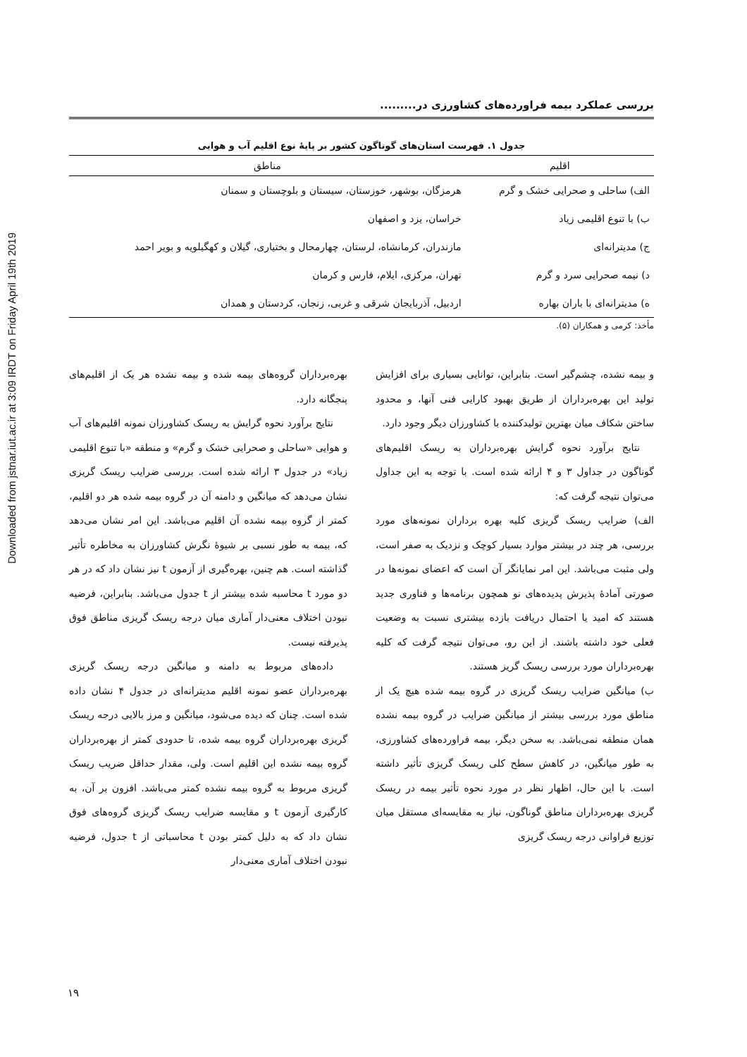Downloaded from jstnar.iut.ac.ir at 3:09 IRDT on Friday April 19th 2019
بررسی عملکرد بیمه فراورده‌های کشاورزی در.........
جدول ۱. فهرست استان‌های گوناگون کشور بر پایهٔ نوع اقلیم آب و هوایی
| اقلیم | مناطق |
| --- | --- |
| الف) ساحلی و صحرایی خشک و گرم | هرمزگان، بوشهر، خوزستان، سیستان و بلوچستان و سمنان |
| ب) با تنوع اقلیمی زیاد | خراسان، یزد و اصفهان |
| ج) مدیترانه‌ای | مازندران، کرمانشاه، لرستان، چهارمحال و بختیاری، گیلان و کهگیلویه و بویر احمد |
| د) نیمه صحرایی سرد و گرم | تهران، مرکزی، ایلام، فارس و کرمان |
| ه) مدیترانه‌ای با باران بهاره | اردبیل، آذربایجان شرقی و غربی، زنجان، کردستان و همدان |
مأخذ: کرمی و همکاران (۵).
و بیمه نشده، چشم‌گیر است. بنابراین، توانایی بسیاری برای افزایش تولید این بهره‌برداران از طریق بهبود کارایی فنی آنها، و محدود ساختن شکاف میان بهترین تولیدکننده با کشاورزان دیگر وجود دارد.
نتایج برآورد نحوه گرایش بهره‌برداران به ریسک اقلیم‌های گوناگون در جداول ۳ و ۴ ارائه شده است. با توجه به این جداول می‌توان نتیجه گرفت که:
الف) ضرایب ریسک گریزی کلیه بهره برداران نمونه‌های مورد بررسی، هر چند در بیشتر موارد بسیار کوچک و نزدیک به صفر است، ولی مثبت می‌باشد. این امر نمایانگر آن است که اعضای نمونه‌ها در صورتی آمادهٔ پذیرش پدیده‌های نو همچون برنامه‌ها و فناوری جدید هستند که امید یا احتمال دریافت بازده بیشتری نسبت به وضعیت فعلی خود داشته باشند. از این رو، می‌توان نتیجه گرفت که کلیه بهره‌برداران مورد بررسی ریسک گریز هستند.
ب) میانگین ضرایب ریسک گریزی در گروه بیمه شده هیچ یک از مناطق مورد بررسی بیشتر از میانگین ضرایب در گروه بیمه نشده همان منطقه نمی‌باشد. به سخن دیگر، بیمه فراورده‌های کشاورزی، به طور میانگین، در کاهش سطح کلی ریسک گریزی تأثیر داشته است. با این حال، اظهار نظر در مورد نحوه تأثیر بیمه در ریسک گریزی بهره‌برداران مناطق گوناگون، نیاز به مقایسه‌ای مستقل میان توزیع فراوانی درجه ریسک گریزی
بهره‌برداران گروه‌های بیمه شده و بیمه نشده هر یک از اقلیم‌های پنجگانه دارد.
نتایج برآورد نحوه گرایش به ریسک کشاورزان نمونه اقلیم‌های آب و هوایی «ساحلی و صحرایی خشک و گرم» و منطقه «با تنوع اقلیمی زیاد» در جدول ۳ ارائه شده است. بررسی ضرایب ریسک گریزی نشان می‌دهد که میانگین و دامنه آن در گروه بیمه شده هر دو اقلیم، کمتر از گروه بیمه نشده آن اقلیم می‌باشد. این امر نشان می‌دهد که، بیمه به طور نسبی بر شیوهٔ نگرش کشاورزان به مخاطره تأثیر گذاشته است. هم چنین، بهره‌گیری از آزمون t نیز نشان داد که در هر دو مورد t محاسبه شده بیشتر از t جدول می‌باشد. بنابراین، فرضیه نبودن اختلاف معنی‌دار آماری میان درجه ریسک گریزی مناطق فوق پذیرفته نیست.
داده‌های مربوط به دامنه و میانگین درجه ریسک گریزی بهره‌برداران عضو نمونه اقلیم مدیترانه‌ای در جدول ۴ نشان داده شده است. چنان که دیده می‌شود، میانگین و مرز بالایی درجه ریسک گریزی بهره‌برداران گروه بیمه شده، تا حدودی کمتر از بهره‌برداران گروه بیمه نشده این اقلیم است. ولی، مقدار حداقل ضریب ریسک گریزی مربوط به گروه بیمه نشده کمتر می‌باشد. افزون بر آن، به کارگیری آزمون t و مقایسه ضرایب ریسک گریزی گروه‌های فوق نشان داد که به دلیل کمتر بودن t محاسباتی از t جدول، فرضیه نبودن اختلاف آماری معنی‌دار
۱۹